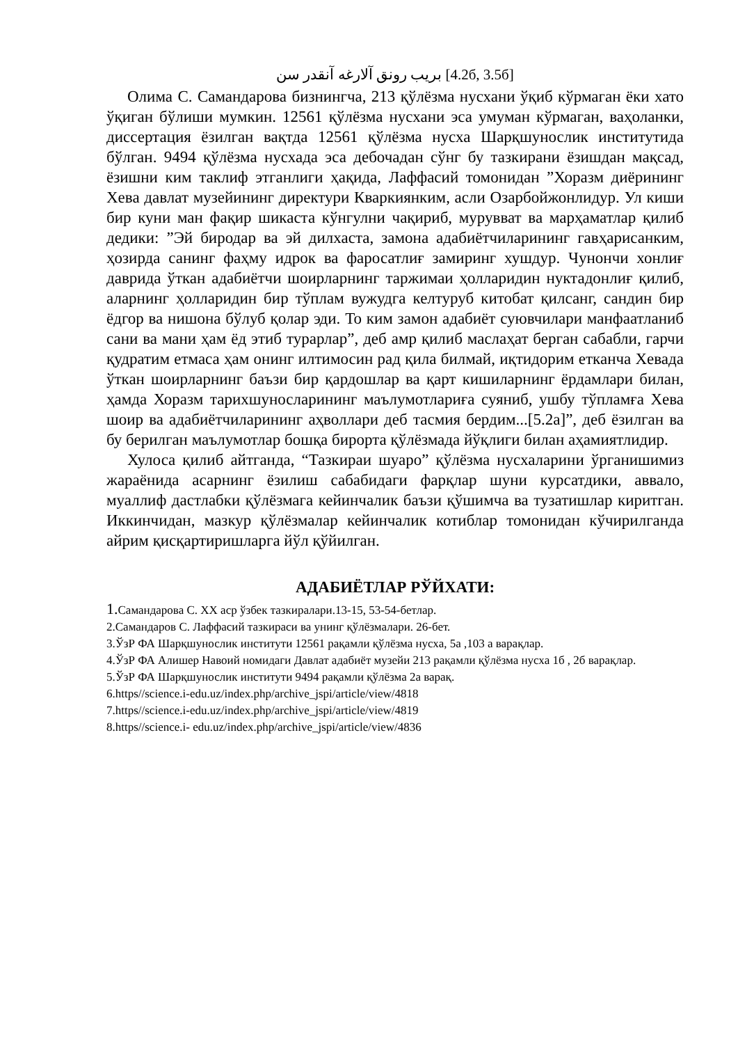بريب رونق آلارغه آنقدر سن [4.2б, 3.5б]
Олима С. Самандарова бизнингча, 213 қўлёзма нусхани ўқиб кўрмаган ёки хато ўқиган бўлиши мумкин. 12561 қўлёзма нусхани эса умуман кўрмаган, ваҳоланки, диссертация ёзилган вақтда 12561 қўлёзма нусха Шарқшунослик институтида бўлган. 9494 қўлёзма нусхада эса дебочадан сўнг бу тазкирани ёзишдан мақсад, ёзишни ким таклиф этганлиги ҳақида, Лаффасий томонидан ”Хоразм диёрининг Хева давлат музейининг директури Кваркиянким, асли Озарбойжонлидур. Ул киши бир куни ман фақир шикаста кўнгулни чақириб, мурувват ва марҳаматлар қилиб дедики: ”Эй биродар ва эй дилхаста, замона адабиётчиларининг гавҳарисанким, ҳозирда санинг фаҳму идрок ва фаросатлиғ замиринг хушдур. Чунончи хонлиғ даврида ўткан адабиётчи шоирларнинг таржимаи ҳолларидин нуктадонлиғ қилиб, аларнинг ҳолларидин бир тўплам вужудга келтуруб китобат қилсанг, сандин бир ёдгор ва нишона бўлуб қолар эди. То ким замон адабиёт суювчилари манфаатланиб сани ва мани ҳам ёд этиб турарлар”, деб амр қилиб маслаҳат берган сабабли, гарчи қудратим етмаса ҳам онинг илтимосин рад қила билмай, иқтидорим етканча Хевада ўткан шоирларнинг баъзи бир қардошлар ва қарт кишиларнинг ёрдамлари билан, ҳамда Хоразм тарихшуносларининг маълумотлариға суяниб, ушбу тўпламға Хева шоир ва адабиётчиларининг аҳволлари деб тасмия бердим...[5.2а]”, деб ёзилган ва бу берилган маълумотлар бошқа бирорта қўлёзмада йўқлиги билан аҳамиятлидир.
Хулоса қилиб айтганда, “Тазкираи шуаро” қўлёзма нусхаларини ўрганишимиз жараёнида асарнинг ёзилиш сабабидаги фарқлар шуни курсатдики, аввало, муаллиф дастлабки қўлёзмага кейинчалик баъзи қўшимча ва тузатишлар киритган. Иккинчидан, мазкур қўлёзмалар кейинчалик котиблар томонидан кўчирилганда айрим қисқартиришларга йўл қўйилган.
АДАБИЁТЛАР РЎЙХАТИ:
1. Самандарова С. XX аср ўзбек тазкиралари.13-15, 53-54-бетлар.
2.Самандаров С. Лаффасий тазкираси ва унинг қўлёзмалари. 26-бет.
3.ЎзР ФА Шарқшунослик институти 12561 рақамли қўлёзма нусха, 5а ,103 а варақлар.
4.ЎзР ФА Алишер Навоий номидаги Давлат адабиёт музейи 213 рақамли қўлёзма нусха 1б , 2б варақлар.
5.ЎзР ФА Шарқшунослик институти 9494 рақамли қўлёзма 2а варақ.
6.https//science.i-edu.uz/index.php/archive_jspi/article/view/4818
7.https//science.i-edu.uz/index.php/archive_jspi/article/view/4819
8.https//science.i- edu.uz/index.php/archive_jspi/article/view/4836